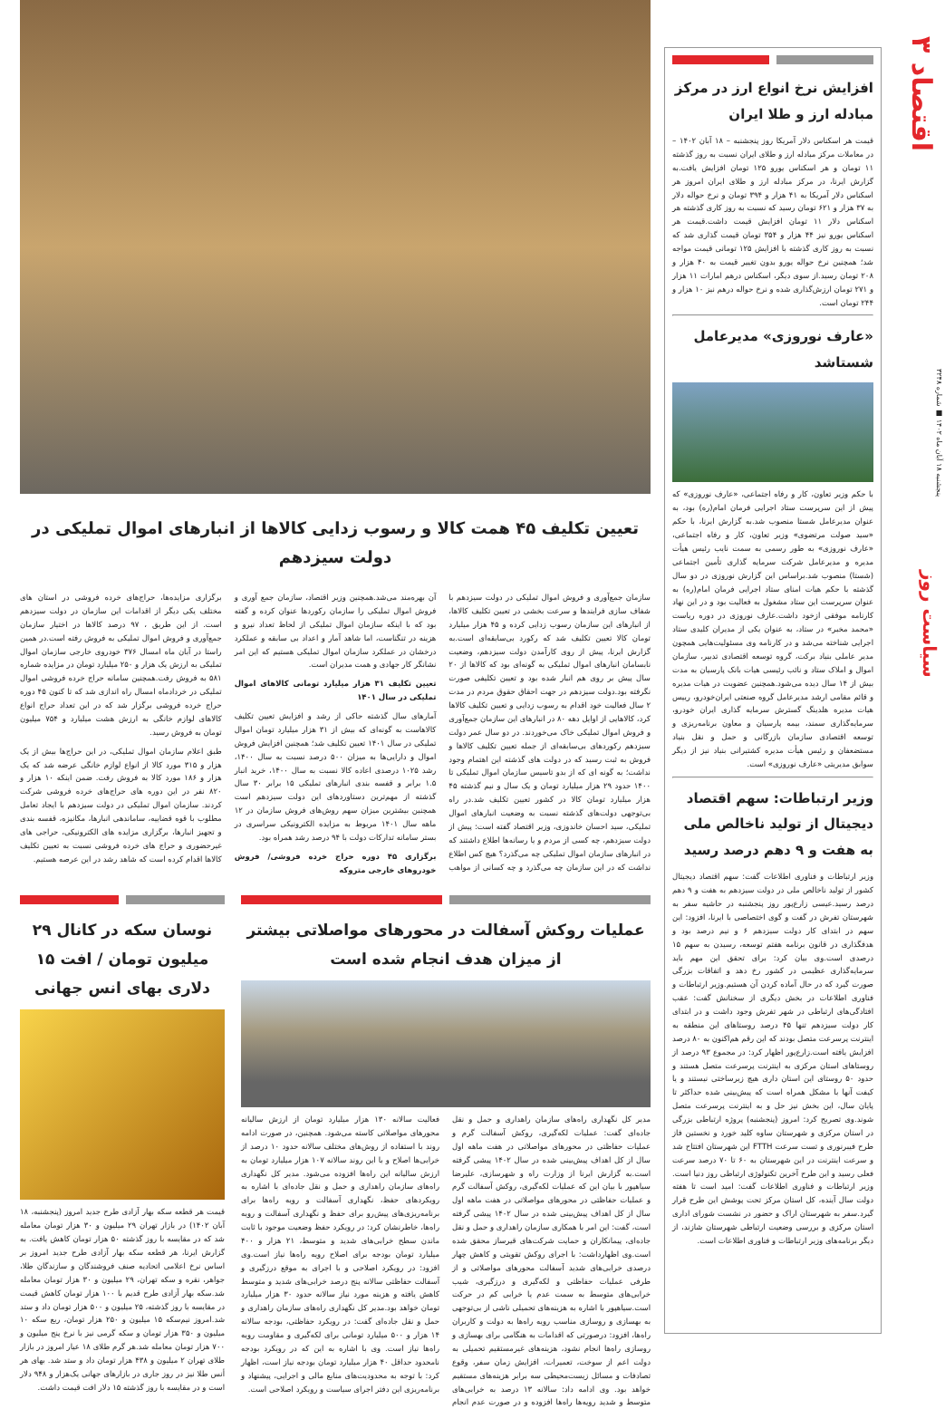اقتصاد ۳
پنجشنبه ۱۸ آبان ماه ۱۴۰۲ ■ شماره ۳۲۴۸
سیاست روز
افزایش نرخ انواع ارز در مرکز مبادله ارز و طلا ایران
قیمت هر اسکناس دلار آمریکا روز پنجشنبه – ۱۸ آبان ۱۴۰۲ – در معاملات مرکز مبادله ارز و طلای ایران نسبت به روز گذشته ۱۱ تومان و هر اسکناس یورو ۱۲۵ تومان افزایش یافت.به گزارش ایرنا، در مرکز مبادله ارز و طلای ایران امروز هر اسکناس دلار آمریکا به ۴۱ هزار و ۳۹۴ تومان و نرخ حواله دلار به ۳۷ هزار و ۶۲۱ تومان رسید که نسبت به روز کاری گذشته هر اسکناس دلار ۱۱ تومان افزایش قیمت داشت.قیمت هر اسکناس یورو نیز ۴۴ هزار و ۳۵۴ تومان قیمت گذاری شد که نسبت به روز کاری گذشته با افزایش ۱۲۵ تومانی قیمت مواجه شد؛ همچنین نرخ حواله یورو بدون تغییر قیمت به ۴۰ هزار و ۲۰۸ تومان رسید.از سوی دیگر، اسکناس درهم امارات ۱۱ هزار و ۲۷۱ تومان ارزش‌گذاری شده و نرخ حواله درهم نیز ۱۰ هزار و ۲۴۴ تومان است.
«عارف نوروزی» مدیرعامل شستاشد
با حکم وزیر تعاون، کار و رفاه اجتماعی، «عارف نوروزی» که پیش از این سرپرست ستاد اجرایی فرمان امام(ره) بود، به عنوان مدیرعامل شستا منصوب شد.به گزارش ایرنا، با حکم «سید صولت مرتضوی» وزیر تعاون، کار و رفاه اجتماعی، «عارف نوروزی» به طور رسمی به سمت نایب رئیس هیأت مدیره و مدیرعامل شرکت سرمایه گذاری تأمین اجتماعی (شستا) منصوب شد.براساس این گزارش نوروزی در دو سال گذشته با حکم هیات امنای ستاد اجرایی فرمان امام(ره) به عنوان سرپرست این ستاد مشغول به فعالیت بود و در این نهاد کارنامه موفقی ازخود داشت.عارف نوروزی در دوره ریاست «محمد مخبر» در ستاد، به عنوان یکی از مدیران کلیدی ستاد اجرایی شناخته می‌شد و در کارنامه وی مسئولیت‌هایی همچون مدیر عاملی بنیاد برکت، گروه توسعه اقتصادی تدبیر، سازمان اموال و املاک ستاد و نائب رئیسی هیات بانک پارسیان به مدت بیش از ۱۴ سال دیده می‌شود.همچنین عضویت در هیات مدیره و قائم مقامی ارشد مدیرعامل گروه صنعتی ایران‌خودرو، رییس هیات مدیره هلدینگ گسترش سرمایه گذاری ایران خودرو، سرمایه‌گذاری سمند، بیمه پارسیان و معاون برنامه‌ریزی و توسعه اقتصادی سازمان بازرگانی و حمل و نقل بنیاد مستضعفان و رئیس هیأت مدیره کشتیرانی بنیاد نیز از دیگر سوابق مدیریتی «عارف نوروزی» است.
وزیر ارتباطات: سهم اقتصاد دیجیتال از تولید ناخالص ملی به هفت و ۹ دهم درصد رسید
وزیر ارتباطات و فناوری اطلاعات گفت: سهم اقتصاد دیجیتال کشور از تولید ناخالص ملی در دولت سیزدهم به هفت و ۹ دهم درصد رسید.عیسی زارع‌پور روز پنجشنبه در حاشیه سفر به شهرستان تفرش در گفت و گوی اختصاصی با ایرنا، افزود: این سهم در ابتدای کار دولت سیزدهم ۶ و نیم درصد بود و هدفگذاری در قانون برنامه هفتم توسعه، رسیدن به سهم ۱۵ درصدی است.وی بیان کرد: برای تحقق این مهم باید سرمایه‌گذاری عظیمی در کشور رخ دهد و اتفاقات بزرگی صورت گیرد که در حال آماده کردن آن هستیم.وزیر ارتباطات و فناوری اطلاعات در بخش دیگری از سخنانش گفت: عقب افتادگی‌های ارتباطی در شهر تفرش وجود داشت و در ابتدای کار دولت سیزدهم تنها ۴۵ درصد روستاهای این منطقه به اینترنت پرسرعت متصل بودند که این رقم هم‌اکنون به ۸۰ درصد افزایش یافته است.زارع‌پور اظهار کرد: در مجموع ۹۳ درصد از روستاهای استان مرکزی به اینترنت پرسرعت متصل هستند و حدود ۵۰ روستای این استان داری هیچ زیرساختی نیستند و یا کیفت آنها با مشکل همراه است که پیش‌بینی شده حداکثر تا پایان سال، این بخش نیز حل و به اینترنت پرسرعت متصل شوند.وی تصریح کرد: امروز (پنجشنبه) پروژه ارتباطی بزرگی در استان مرکزی و شهرستان ساوه کلید خورد و نخستین فاز طرح فیبرنوری و تست سرعت FTTH این شهرستان افتتاح شد و سرعت اینترنت در این شهرستان به ۶۰ تا ۷۰ درصد سرعت فعلی رسید و این طرح آخرین تکنولوژی ارتباطی روز دنیا است. وزیر ارتباطات و فناوری اطلاعات گفت: امید است تا هفته دولت سال آینده، کل استان مرکز تحت پوشش این طرح قرار گیرد.سفر به شهرستان اراک و حضور در نشست شورای اداری استان مرکزی و بررسی وضعیت ارتباطی شهرستان شازند، از دیگر برنامه‌های وزیر ارتباطات و فناوری اطلاعات است.
تعیین تکلیف ۴۵ همت کالا و رسوب زدایی کالاها از انبارهای اموال تملیکی در دولت سیزدهم
سازمان جمع‌آوری و فروش اموال تملیکی در دولت سیزدهم با شفاف سازی فرایندها و سرعت بخشی در تعیین تکلیف کالاها، از انبارهای این سازمان رسوب زدایی کرده و ۴۵ هزار میلیارد تومان کالا تعیین تکلیف شد که رکورد بی‌سابقه‌ای است.به گزارش ایرنا، پیش از روی کارآمدن دولت سیزدهم، وضعیت نابسامان انبارهای اموال تملیکی به گونه‌ای بود که کالاها از ۲۰ سال پیش بر روی هم انبار شده بود و تعیین تکلیفی صورت نگرفته بود.دولت سیزدهم در جهت احقاق حقوق مردم در مدت ۲ سال فعالیت خود اقدام به رسوب زدایی و تعیین تکلیف کالاها کرد، کالاهایی از اوایل دهه ۸۰ در انبارهای این سازمان جمع‌آوری و فروش اموال تملیکی خاک می‌خوردند. در دو سال عمر دولت سیزدهم رکوردهای بی‌سابقه‌ای از جمله تعیین تکلیف کالاها و فروش به ثبت رسید که در دولت های گذشته این اهتمام وجود نداشت؛ به گونه ای که از بدو تاسیس سازمان اموال تملیکی تا ۱۴۰۰ حدود ۲۹ هزار میلیارد تومان و یک سال و نیم گذشته ۴۵ هزار میلیارد تومان کالا در کشور تعیین تکلیف شد.در راه بی‌توجهی دولت‌های گذشته نسبت به وضعیت انبارهای اموال تملیکی، سید احسان خاندوزی، وزیر اقتصاد گفته است: پیش از دولت سیزدهم، چه کسی از مردم و یا رسانه‌ها اطلاع داشتند که در انبارهای سازمان اموال تملیکی چه می‌گذرد؟ هیچ کس اطلاع نداشت که در این سازمان چه می‌گذرد و چه کسانی از مواهب آن بهره‌مند می‌شد.همچنین وزیر اقتصاد، سازمان جمع آوری و فروش اموال تملیکی را سازمان رکوردها عنوان کرده و گفته بود که با اینکه سازمان اموال تملیکی از لحاظ تعداد نیرو و هزینه در تنگناست، اما شاهد آمار و اعداد بی سابقه و عملکرد درخشان در عملکرد سازمان اموال تملیکی هستیم که این امر نشانگر کار جهادی و همت مدیران است.
تعیین تکلیف ۳۱ هزار میلیارد تومانی کالاهای اموال تملیکی در سال ۱۴۰۱
آمارهای سال گذشته حاکی از رشد و افزایش تعیین تکلیف کالاهاست به گونه‌ای که بیش از ۳۱ هزار میلیارد تومان اموال تملیکی در سال ۱۴۰۱ تعیین تکلیف شد؛ همچنین افزایش فروش اموال و دارایی‌ها به میزان ۵۰۰ درصد نسبت به سال ۱۴۰۰، رشد ۱۰۲۵ درصدی اعاده کالا نسبت به سال ۱۴۰۰، خرید انبار ۱.۵ برابر و قفسه بندی انبارهای تملیکی ۱۵ برابر ۳۰ سال گذشته از مهم‌ترین دستاوردهای این دولت سیزدهم است همچنین بیشترین میزان سهم روش‌های فروش سازمان در ۱۲ ماهه سال ۱۴۰۱ مربوط به مزایده الکترونیکی سراسری در بستر سامانه تدارکات دولت با ۹۴ درصد رشد همراه بود.
برگزاری ۴۵ دوره حراج خرده فروشی/ فروش خودروهای خارجی متروکه
برگزاری مزایده‌ها، حراج‌های خرده فروشی در استان های مختلف یکی دیگر از اقدامات این سازمان در دولت سیزدهم است. از این طریق ، ۹۷ درصد کالاها در اختیار سازمان جمع‌آوری و فروش اموال تملیکی به فروش رفته است.در همین راستا در آبان ماه امسال ۳۷۶ خودروی خارجی سازمان اموال تملیکی به ارزش یک هزار و ۲۵۰ میلیارد تومان در مزایده شماره ۵۸۱ به فروش رفت.همچنین سامانه حراج خرده فروشی اموال تملیکی در خردادماه امسال راه اندازی شد که تا کنون ۴۵ دوره حراج خرده فروشی برگزار شد که در این تعداد حراج انواع کالاهای لوازم خانگی به ارزش هشت میلیارد و ۷۵۴ میلیون تومان به فروش رسید.
طبق اعلام سازمان اموال تملیکی، در این حراج‌ها بیش از یک هزار و ۳۱۵ مورد کالا از انواع لوازم خانگی عرضه شد که یک هزار و ۱۸۶ مورد کالا به فروش رفت. ضمن اینکه ۱۰ هزار و ۸۲۰ نفر در این دوره های حراج‌های خرده فروشی شرکت کردند. سازمان اموال تملیکی در دولت سیزدهم با ایجاد تعامل مطلوب با قوه قضاییه، ساماندهی انبارها، مکانیزه، قفسه بندی و تجهیز انبارها، برگزاری مزایده های الکترونیکی، حراجی های غیرحضوری و حراج های خرده فروشی نسبت به تعیین تکلیف کالاها اقدام کرده است که شاهد رشد در این عرصه هستیم.
عملیات روکش آسفالت در محورهای مواصلاتی بیشتر از میزان هدف انجام شده است
مدیر کل نگهداری راه‌های سازمان راهداری و حمل و نقل جاده‌ای گفت: عملیات لکه‌گیری، روکش آسفالت گرم و عملیات حفاظتی در محورهای مواصلاتی در هفت ماهه اول سال از کل اهداف پیش‌بینی شده در سال ۱۴۰۲ پیشی گرفته است.به گزارش ایرنا از وزارت راه و شهرسازی، علیرضا سیاهپور با بیان این که عملیات لکه‌گیری، روکش آسفالت گرم و عملیات حفاظتی در محورهای مواصلاتی در هفت ماهه اول سال از کل اهداف پیش‌بینی شده در سال ۱۴۰۲ پیشی گرفته است، گفت: این امر با همکاری سازمان راهداری و حمل و نقل جاده‌ای، پیمانکاران و حمایت شرکت‌های قیرساز محقق شده است.وی اظهارداشت: با اجرای روکش تقویتی و کاهش چهار درصدی خرابی‌های شدید آسفالت محورهای مواصلاتی و از طرفی عملیات حفاظتی و لکه‌گیری و درزگیری، شیب خرابی‌های متوسط به سمت عدم یا خرابی کم در حرکت است.سیاهپور با اشاره به هزینه‌های تحمیلی ناشی از بی‌توجهی به بهسازی و روسازی مناسب رویه راه‌ها به دولت و کاربران راه‌ها، افزود: درصورتی که اقدامات به هنگامی برای بهسازی و روسازی راه‌ها انجام نشود، هزینه‌های غیرمستقیم تحمیلی به دولت اعم از سوخت، تعمیرات، افزایش زمان سفر، وقوع تصادفات و مسائل زیست‌محیطی سه برابر هزینه‌های مستقیم خواهد بود. وی ادامه داد: سالانه ۱۳ درصد به خرابی‌های متوسط و شدید رویه‌ها راه‌ها افزوده و در صورت عدم انجام فعالیت سالانه ۱۳۰ هزار میلیارد تومان از ارزش سالیانه محورهای مواصلاتی کاسته می‌شود. همچنین، در صورت ادامه روند با استفاده از روش‌های مختلف سالانه حدود ۱۰ درصد از خرابی‌ها اصلاح و با این روند سالانه ۱۰۷ هزار میلیارد تومان به ارزش سالیانه این راه‌ها افزوده می‌شود. مدیر کل نگهداری راه‌های سازمان راهداری و حمل و نقل جاده‌ای با اشاره به رویکردهای حفظ، نگهداری آسفالت و رویه راه‌ها برای برنامه‌ریزی‌های پیش‌رو برای حفظ و نگهداری آسفالت و رویه راه‌ها، خاطرنشان کرد: در رویکرد حفظ وضعیت موجود با ثابت ماندن سطح خرابی‌های شدید و متوسط، ۲۱ هزار و ۴۰۰ میلیارد تومان بودجه برای اصلاح رویه راه‌ها نیاز است.وی افزود: در رویکرد اصلاحی و با اجرای به موقع درزگیری و آسفالت حفاظتی سالانه پنج درصد خرابی‌های شدید و متوسط کاهش یافته و هزینه مورد نیاز سالانه حدود ۳۰ هزار میلیارد تومان خواهد بود.مدیر کل نگهداری راه‌های سازمان راهداری و حمل و نقل جاده‌ای گفت: در رویکرد حفاظتی، بودجه سالانه ۱۴ هزار و ۵۰۰ میلیارد تومانی برای لکه‌گیری و مقاومت رویه راه‌ها نیاز است. وی با اشاره به این که در رویکرد بودجه نامحدود حداقل ۴۰ هزار میلیارد تومان بودجه نیاز است، اظهار کرد: با توجه به محدودیت‌های منابع مالی و اجرایی، پیشنهاد و برنامه‌ریزی این دفتر اجرای سیاست و رویکرد اصلاحی است.
نوسان سکه در کانال ۲۹ میلیون تومان / افت ۱۵ دلاری بهای انس جهانی
قیمت هر قطعه سکه بهار آزادی طرح جدید امروز (پنجشنبه، ۱۸ آبان ۱۴۰۲) در بازار تهران ۲۹ میلیون و ۳۰ هزار تومان معامله شد که در مقایسه با روز گذشته ۵۰ هزار تومان کاهش یافت. به گزارش ایرنا، هر قطعه سکه بهار آزادی طرح جدید امروز بر اساس نرخ اعلامی اتحادیه صنف فروشندگان و سازندگان طلا، جواهر، نقره و سکه تهران، ۲۹ میلیون و ۳۰ هزار تومان معامله شد.سکه بهار آزادی طرح قدیم با ۱۰۰ هزار تومان کاهش قیمت در مقایسه با روز گذشته، ۲۵ میلیون و ۵۰۰ هزار تومان داد و ستد شد.امروز نیم‌سکه ۱۵ میلیون و ۲۵۰ هزار تومان، ربع سکه ۱۰ میلیون و ۳۵۰ هزار تومان و سکه گرمی نیز با نرخ پنج میلیون و ۷۰۰ هزار تومان معامله شد.هر گرم طلای ۱۸ عیار امروز در بازار طلای تهران ۲ میلیون و ۴۳۸ هزار تومان داد و ستد شد. بهای هر أنس طلا نیز در روز جاری در بازارهای جهانی یک‌هزار و ۹۴۸ دلار است و در مقایسه با روز گذشته ۱۵ دلار افت قیمت داشت.